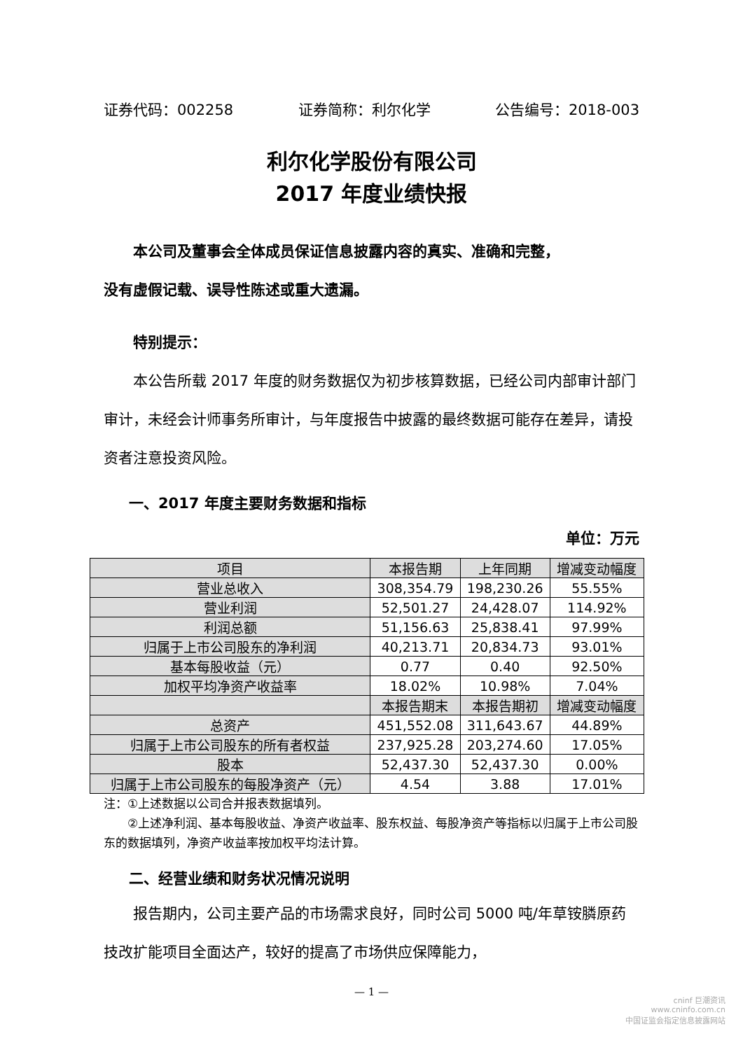证券代码：002258 证券简称：利尔化学 公告编号：2018-003
利尔化学股份有限公司
2017 年度业绩快报
本公司及董事会全体成员保证信息披露内容的真实、准确和完整，
没有虚假记载、误导性陈述或重大遗漏。
特别提示：
本公告所载 2017 年度的财务数据仅为初步核算数据，已经公司内部审计部门审计，未经会计师事务所审计，与年度报告中披露的最终数据可能存在差异，请投资者注意投资风险。
一、2017 年度主要财务数据和指标
单位：万元
| 项目 | 本报告期 | 上年同期 | 增减变动幅度 |
| 营业总收入 | 308,354.79 | 198,230.26 | 55.55% |
| 营业利润 | 52,501.27 | 24,428.07 | 114.92% |
| 利润总额 | 51,156.63 | 25,838.41 | 97.99% |
| 归属于上市公司股东的净利润 | 40,213.71 | 20,834.73 | 93.01% |
| 基本每股收益（元） | 0.77 | 0.40 | 92.50% |
| 加权平均净资产收益率 | 18.02% | 10.98% | 7.04% |
| | 本报告期末 | 本报告期初 | 增减变动幅度 |
| 总资产 | 451,552.08 | 311,643.67 | 44.89% |
| 归属于上市公司股东的所有者权益 | 237,925.28 | 203,274.60 | 17.05% |
| 股本 | 52,437.30 | 52,437.30 | 0.00% |
| 归属于上市公司股东的每股净资产（元） | 4.54 | 3.88 | 17.01% |
注：①上述数据以公司合并报表数据填列。
  ②上述净利润、基本每股收益、净资产收益率、股东权益、每股净资产等指标以归属于上市公司股东的数据填列，净资产收益率按加权平均法计算。
二、经营业绩和财务状况情况说明
报告期内，公司主要产品的市场需求良好，同时公司 5000 吨/年草铵膦原药技改扩能项目全面达产，较好的提高了市场供应保障能力，
— 1 —
cninf 巨潮资讯
www.cninfo.com.cn
中国证监会指定信息披露网站